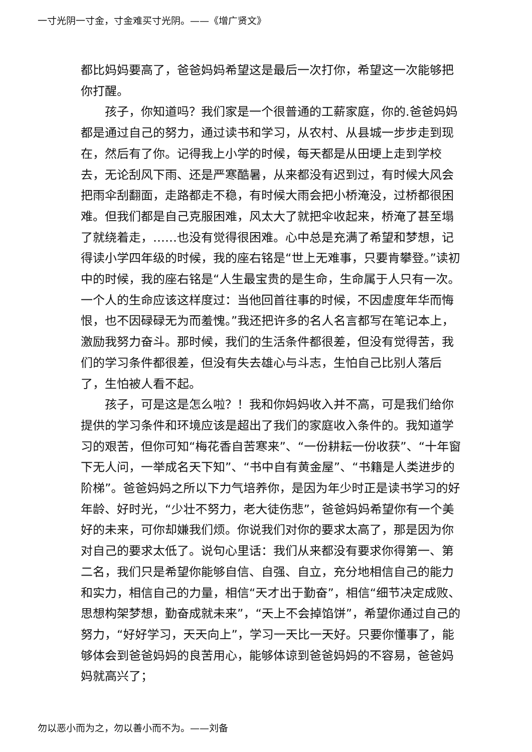一寸光阴一寸金，寸金难买寸光阴。——《增广贤文》
都比妈妈要高了，爸爸妈妈希望这是最后一次打你，希望这一次能够把你打醒。
孩子，你知道吗？我们家是一个很普通的工薪家庭，你的.爸爸妈妈都是通过自己的努力，通过读书和学习，从农村、从县城一步步走到现在，然后有了你。记得我上小学的时候，每天都是从田埂上走到学校去，无论刮风下雨、还是严寒酷暑，从来都没有迟到过，有时候大风会把雨伞刮翻面，走路都走不稳，有时候大雨会把小桥淹没，过桥都很困难。但我们都是自己克服困难，风太大了就把伞收起来，桥淹了甚至塌了就绕着走，……也没有觉得很困难。心中总是充满了希望和梦想，记得读小学四年级的时候，我的座右铭是“世上无难事，只要肯攀登。”读初中的时候，我的座右铭是“人生最宝贵的是生命，生命属于人只有一次。一个人的生命应该这样度过：当他回首往事的时候，不因虚度年华而悔恨，也不因碌碌无为而羞愧。”我还把许多的名人名言都写在笔记本上，激励我努力奋斗。那时候，我们的生活条件都很差，但没有觉得苦，我们的学习条件都很差，但没有失去雄心与斗志，生怕自己比别人落后了，生怕被人看不起。
孩子，可是这是怎么啦？！我和你妈妈收入并不高，可是我们给你提供的学习条件和环境应该是超出了我们的家庭收入条件的。我知道学习的艰苦，但你可知“梅花香自苦寒来”、“一份耕耘一份收获”、“十年窗下无人问，一举成名天下知”、“书中自有黄金屋”、“书籍是人类进步的阶梯”。爸爸妈妈之所以下力气培养你，是因为年少时正是读书学习的好年龄、好时光，“少壮不努力，老大徒伤悲”，爸爸妈妈希望你有一个美好的未来，可你却嫌我们烦。你说我们对你的要求太高了，那是因为你对自己的要求太低了。说句心里话：我们从来都没有要求你得第一、第二名，我们只是希望你能够自信、自强、自立，充分地相信自己的能力和实力，相信自己的力量，相信“天才出于勤奋”，相信“细节决定成败、思想构架梦想，勤奋成就未来”，“天上不会掉馅饼”，希望你通过自己的努力，“好好学习，天天向上”，学习一天比一天好。只要你懂事了，能够体会到爸爸妈妈的良苦用心，能够体谅到爸爸妈妈的不容易，爸爸妈妈就高兴了；
勿以恶小而为之，勿以善小而不为。——刘备